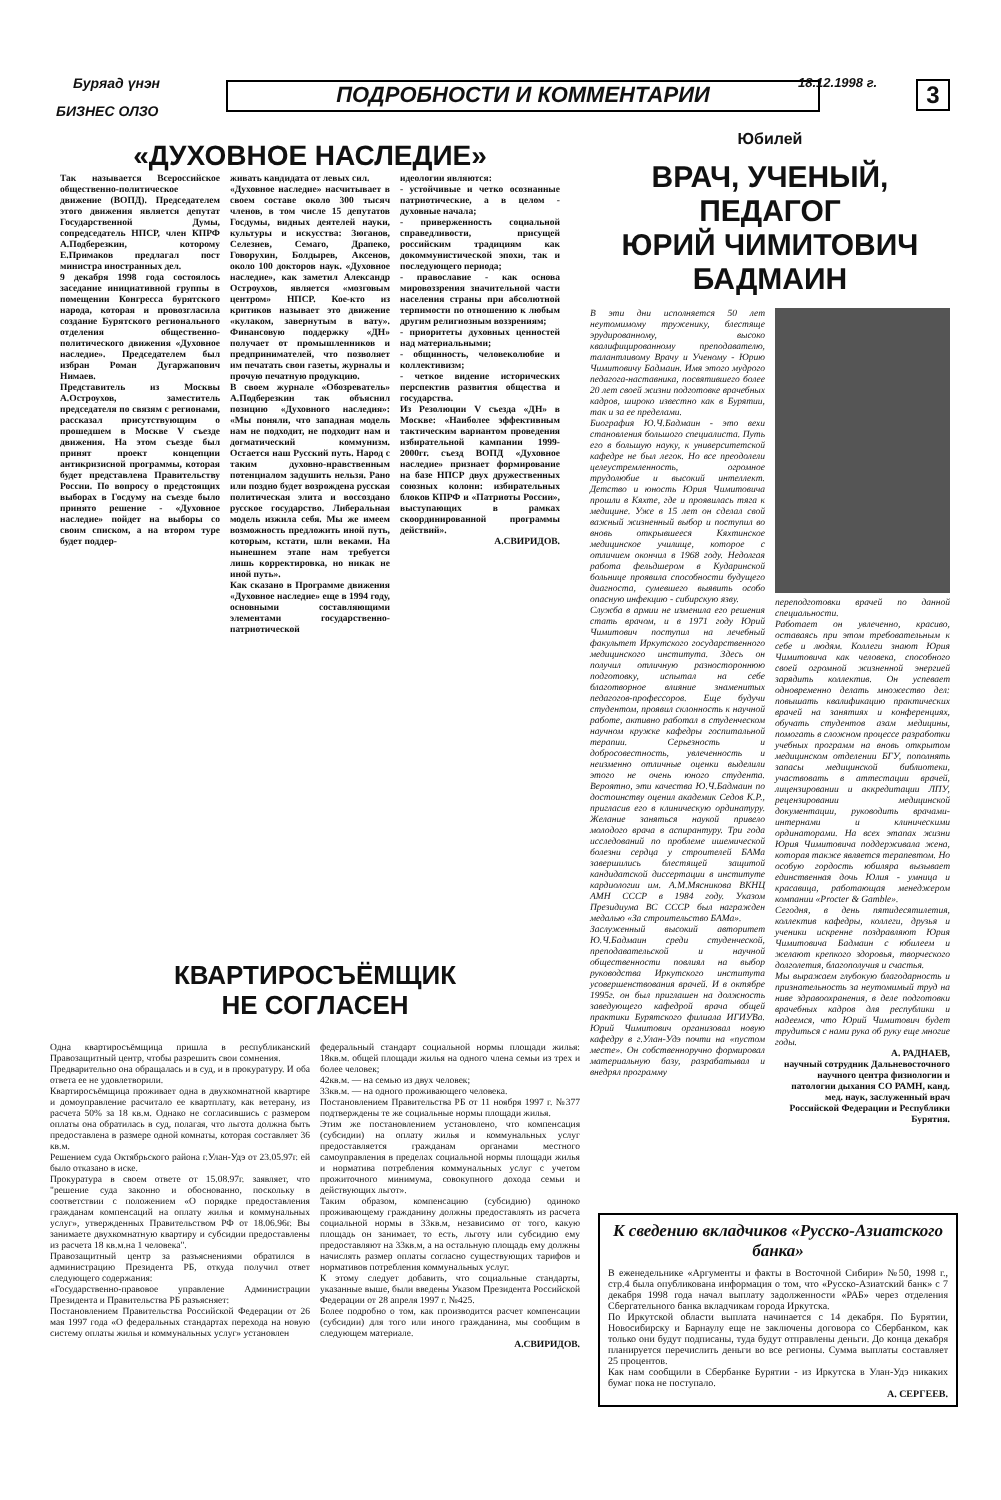Буряад үнэн
БИЗНЕС ОЛЗО
ПОДРОБНОСТИ И КОММЕНТАРИИ 18.12.1998 г. 3
«ДУХОВНОЕ НАСЛЕДИЕ»
Так называется Всероссийское общественно-политическое движение (ВОПД). Председателем этого движения является депутат Государственной Думы, сопредседатель НПСР, член КПРФ А.Подберезкин, которому Е.Примаков предлагал пост министра иностранных дел.
9 декабря 1998 года состоялось заседание инициативной группы в помещении Конгресса бурятского народа, которая и провозгласила создание Бурятского регионального отделения общественно-политического движения «Духовное наследие». Председателем был избран Роман Дугаржапович Нимаев.
Представитель из Москвы А.Остроухов, заместитель председателя по связям с регионами, рассказал присутствующим о прошедшем в Москве V съезде движения. На этом съезде был принят проект концепции антикризисной программы, которая будет представлена Правительству России. По вопросу о предстоящих выборах в Госдуму на съезде было принято решение - «Духовное наследие» пойдет на выборы со своим списком, а на втором туре будет поддер-
живать кандидата от левых сил.
«Духовное наследие» насчитывает в своем составе около 300 тысяч членов, в том числе 15 депутатов Госдумы, видных деятелей науки, культуры и искусства: Зюганов, Селезнев, Семаго, Драпеко, Говорухин, Болдырев, Аксенов, около 100 докторов наук. «Духовное наследие», как заметил Александр Остроухов, является «мозговым центром» НПСР. Кое-кто из критиков называет это движение «кулаком, завернутым в вату». Финансовую поддержку «ДН» получает от промышленников и предпринимателей, что позволяет им печатать свои газеты, журналы и прочую печатную продукцию.
В своем журнале «Обозреватель» А.Подберезкин так объяснил позицию «Духовного наследия»: «Мы поняли, что западная модель нам не подходит, не подходит нам и догматический коммунизм. Остается наш Русский путь. Народ с таким духовно-нравственным потенциалом задушить нельзя. Рано или поздно будет возрождена русская политическая элита и воссоздано русское государство. Либеральная модель изжила себя. Мы же имеем возможность предложить иной путь, которым, кстати, шли веками. На нынешнем этапе нам требуется лишь корректировка, но никак не иной путь».
Как сказано в Программе движения «Духовное наследие» еще в 1994 году, основными составляющими элементами государственно-патриотической
идеологии являются:
- устойчивые и четко осознанные патриотические, а в целом - духовные начала;
- приверженность социальной справедливости, присущей российским традициям как докоммунистической эпохи, так и последующего периода;
- православие - как основа мировоззрения значительной части населения страны при абсолютной терпимости по отношению к любым другим религиозным воззрениям;
- приоритеты духовных ценностей над материальными;
- общинность, чело­веколюбие и коллективизм;
- четкое видение исторических перспектив развития общества и государства.
Из Резолюции V съезда «ДН» в Москве: «Наиболее эффективным тактическим вариантом проведения избирательной кампании 1999-2000гг. съезд ВОПД «Духовное наследие» признает формирование на базе НПСР двух дружественных союзных колонн: избирательных блоков КПРФ и «Патриоты России», выступающих в рамках скоординированной программы действий».
А.СВИРИДОВ.
Юбилей
ВРАЧ, УЧЕНЫЙ, ПЕДАГОГ
ЮРИЙ ЧИМИТОВИЧ БАДМАИН
В эти дни исполняется 50 лет неутомимому труженику, блестяще эрудированному, высоко квалифицированному преподавателю, талантливому Врачу и Ученому - Юрию Чимитовичу Бадмаин. Имя этого мудрого педагога-наставника, посвятившего более 20 лет своей жизни подготовке врачебных кадров, широко известно как в Бурятии, так и за ее пределами.
Биография Ю.Ч.Бадмаин - это вехи становления большого специалиста. Путь его в большую науку, к университетской кафедре не был легок. Но все преодолели целеустремленность, огромное трудолюбие и высокий интеллект. Детство и юность Юрия Чимитовича прошли в Кяхте, где и проявилась тяга к медицине. Уже в 15 лет он сделал свой важный жизненный выбор и поступил во вновь открывшееся Кяхтинское медицинское училище, которое с отличием окончил в 1968 году. Недолгая работа фельдшером в Кударинской больнице проявила способности будущего диагноста, сумевшего выявить особо опасную инфекцию - сибирскую язву.
Служба в армии не изменила его решения стать врачом, и в 1971 году Юрий Чимитович поступил на лечебный факультет Иркутского государственного медицинского института. Здесь он получил отличную разностороннюю подготовку, испытал на себе благотворное влияние знаменитых педагогов-профессоров. Еще будучи студентом, проявил склонность к научной работе, активно работал в студенческом научном кружке кафедры госпитальной терапии. Серьезность и добросовестность, увлеченность и неизменно отличные оценки выделили этого не очень юного студента. Вероятно, эти качества Ю.Ч.Бадмаин по достоинству оценил академик Седов К.Р., пригласив его в клиническую ординатуру. Желание заняться наукой привело молодого врача в аспирантуру. Три года исследований по проблеме ишемической болезни сердца у строителей БАМа завершились блестящей защитой кандидатской диссертации в институте кардиологии им. А.М.Мясникова ВКНЦ АМН СССР в 1984 году. Указом Президиума ВС СССР был награжден медалью «За строительство БАМа».
Заслуженный высокий авторитет Ю.Ч.Бадмаин среди студенческой, преподавательской и научной общественности повлиял на выбор руководства Иркутского института усовершенствования врачей. И в октябре 1995г. он был приглашен на должность заведующего кафедрой врача общей практики Бурятского филиала ИГИУВа. Юрий Чимитович организовал новую кафедру в г.Улан-Удэ почти на «пустом месте». Он собственноручно формировал материальную базу, разрабатывал и внедрял программу
переподготовки врачей по данной специальности.
Работает он увлеченно, красиво, оставаясь при этом требовательным к себе и людям. Коллеги знают Юрия Чимитовича как человека, способного своей огромной жизненной энергией зарядить коллектив. Он успевает одновременно делать множество дел: повышать квалификацию практических врачей на занятиях и конференциях, обучать студентов азам медицины, помогать в сложном процессе разработки учебных программ на вновь открытом медицинском отделении БГУ, пополнять запасы медицинской библиотеки, участвовать в аттестации врачей, лицензировании и аккредитации ЛПУ, рецензировании медицинской документации, руководить врачами-интернами и клиническими ординаторами. На всех этапах жизни Юрия Чимитовича поддерживала жена, которая также является терапевтом. Но особую гордость юбиляра вызывает единственная дочь Юлия - умница и красавица, работающая менеджером компании «Procter & Gamble».
Сегодня, в день пятидесятилетия, коллектив кафедры, коллеги, друзья и ученики искренне поздравляют Юрия Чимитовича Бадмаин с юбилеем и желают крепкого здоровья, творческого долголетия, благополучия и счастья.
Мы выражаем глубокую благодарность и признательность за неутомимый труд на ниве здравоохранения, в деле подготовки врачебных кадров для республики и надеемся, что Юрий Чимитович будет трудиться с нами рука об руку еще многие годы.
А. РАДНАЕВ,
научный сотрудник Дальневосточного научного центра физиологии и патологии дыхания СО РАМН, канд. мед. наук, заслуженный врач Российской Федерации и Республики Бурятия.
КВАРТИРОСЪЁМЩИК
НЕ СОГЛАСЕН
Одна квартиросъёмщица пришла в республиканский Правозащитный центр, чтобы разрешить свои сомнения.
Предварительно она обращалась и в суд, и в прокуратуру. И оба ответа ее не удовлетворили.
Квартиросъёмщица проживает одна в двухкомнатной квартире и домоуправление расчитало ее квартплату, как ветерану, из расчета 50% за 18 кв.м. Однако не согласившись с размером оплаты она обратилась в суд, полагая, что льгота должна быть предоставлена в размере одной комнаты, которая составляет 36 кв.м.
Решением суда Октябрьского района г.Улан-Удэ от 23.05.97г. ей было отказано в иске.
Прокуратура в своем ответе от 15.08.97г. заявляет, что "решение суда законно и обоснованно, поскольку в соответствии с положением «О порядке предоставления гражданам компенсаций на оплату жилья и коммунальных услуг», утвержденных Правительством РФ от 18.06.96г. Вы занимаете двухкомнатную квартиру и субсидии предоставлены из расчета 18 кв.м.на 1 человека".
Правозащитный центр за разъяснениями обратился в администрацию Президента РБ, откуда получил ответ следующего содержания:
«Государственно-правовое управление Администрации Президента и Правительства РБ разъясняет:
Постановлением Правительства Российской Федерации от 26 мая 1997 года «О федеральных стандартах перехода на новую систему оплаты жилья и коммунальных услуг» установлен
федеральный стандарт социальной нормы площади жилья: 18кв.м. общей площади жилья на одного члена семьи из трех и более человек;
42кв.м. — на семью из двух человек;
33кв.м. — на одного проживающего человека.
Постановлением Правительства РБ от 11 ноября 1997 г. №377 подтверждены те же социальные нормы площади жилья.
Этим же постановлением установлено, что компенсация (субсидии) на оплату жилья и коммунальных услуг предоставляется гражданам органами местного самоуправления в пределах социальной нормы площади жилья и норматива потребления коммунальных услуг с учетом прожиточного минимума, совокупного дохода семьи и действующих льгот».
Таким образом, компенсацию (субсидию) одиноко проживающему гражданину должны предоставлять из расчета социальной нормы в 33кв.м, независимо от того, какую площадь он занимает, то есть, льготу или субсидию ему предоставляют на 33кв.м, а на остальную площадь ему должны начислять размер оплаты согласно существующих тарифов и нормативов потребления коммунальных услуг.
К этому следует добавить, что социальные стандарты, указанные выше, были введены Указом Президента Российской Федерации от 28 апреля 1997 г. №425.
Более подробно о том, как производится расчет компенсации (субсидии) для того или иного гражданина, мы сообщим в следующем материале.
А.СВИРИДОВ.
К сведению вкладчиков «Русско-Азиатского банка»
В еженедельнике «Аргументы и факты в Восточной Сибири» №50, 1998 г., стр.4 была опубликована информация о том, что «Русско-Азиатский банк» с 7 декабря 1998 года начал выплату задолженности «РАБ» через отделения Сбергательного банка вкладчикам города Иркутска.
По Иркутской области выплата начинается с 14 декабря. По Бурятии, Новосибирску и Барнаулу еще не заключены договора со Сбербанком, как только они будут подписаны, туда будут отправлены деньги. До конца декабря планируется перечислить деньги во все регионы. Сумма выплаты составляет 25 процентов.
Как нам сообщили в Сбербанке Бурятии - из Иркутска в Улан-Удэ никаких бумаг пока не поступало.
А. СЕРГЕЕВ.